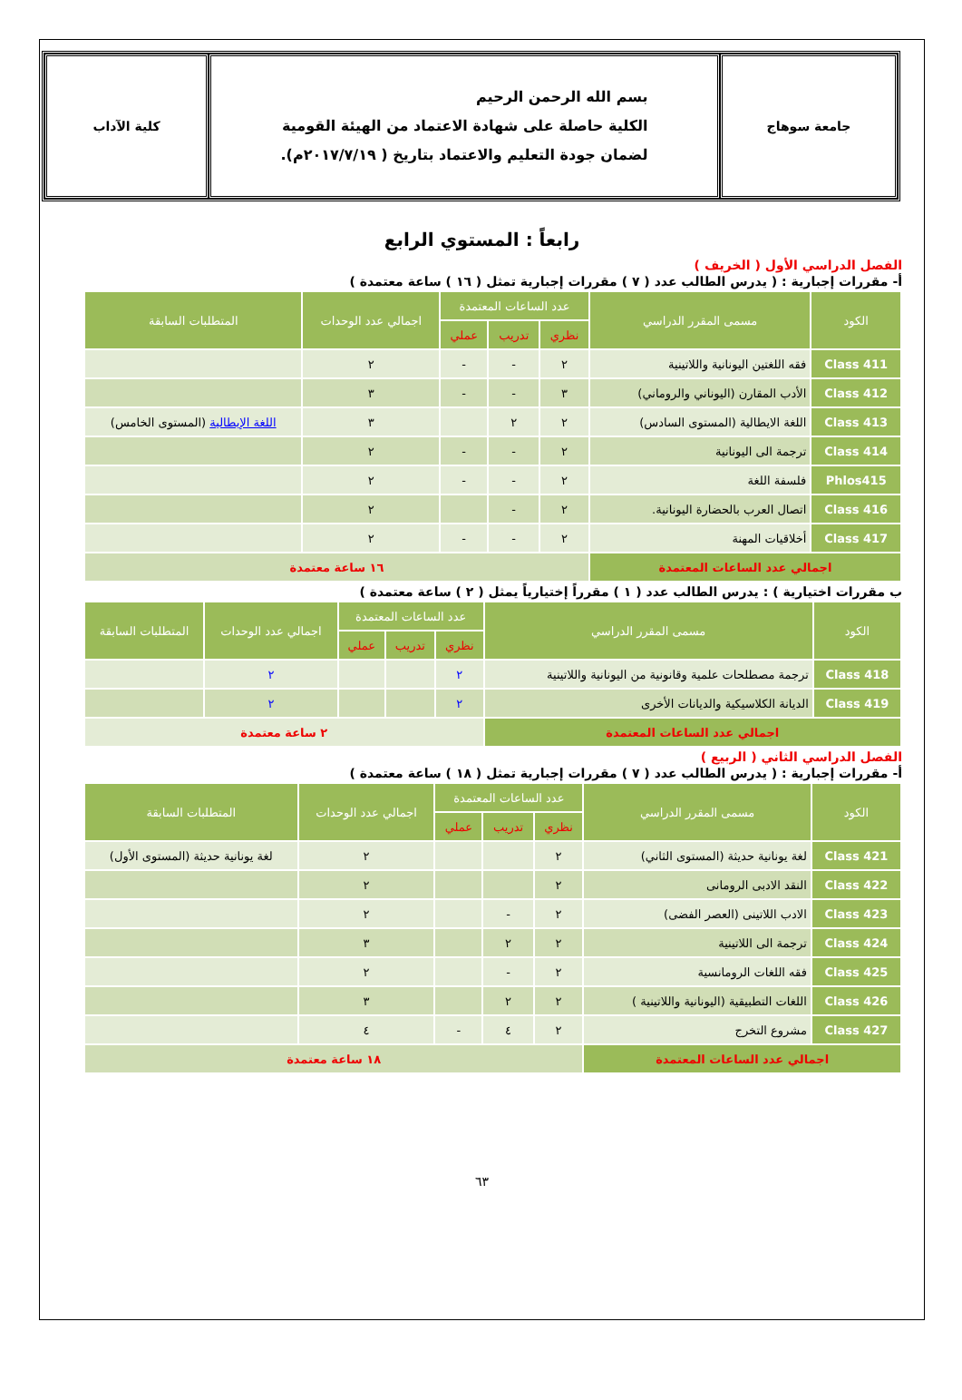جامعة سوهاج
بسم الله الرحمن الرحيم
الكلية حاصلة على شهادة الاعتماد من الهيئة القومية
لضمان جودة التعليم والاعتماد بتاريخ ( ٢٠١٧/٧/١٩م).
كلية الآداب
رابعاً : المستوي الرابع
الفصل الدراسي الأول ( الخريف )
أ- مقررات إجبارية : ( يدرس الطالب عدد ( ٧ ) مقررات إجبارية تمثل ( ١٦ ) ساعة معتمدة )
| الكود | مسمى المقرر الدراسي | عدد الساعات المعتمدة | | | اجمالي عدد الوحدات | المتطلبات السابقة |
| --- | --- | --- | --- | --- | --- | --- |
| | | نظري | تدريب | عملي | | |
| Class 411 | فقه اللغتين اليونانية واللاتينية | ٢ | - | - | ٢ | |
| Class 412 | الأدب المقارن (اليوناني والروماني) | ٣ | - | - | ٣ | |
| Class 413 | اللغة الايطالية (المستوى السادس) | ٢ | ٢ | | ٣ | اللغة الإيطالية (المستوى الخامس) |
| Class 414 | ترجمة الى اليونانية | ٢ | - | - | ٢ | |
| Phlos415 | فلسفة اللغة | ٢ | - | - | ٢ | |
| Class 416 | اتصال العرب بالحضارة اليونانية. | ٢ | - | | ٢ | |
| Class 417 | أخلاقيات المهنة | ٢ | - | - | ٢ | |
| اجمالي عدد الساعات المعتمدة | | ١٦ ساعة معتمدة | | | | |
ب مقررات اختيارية ) : يدرس الطالب عدد ( ١ ) مقرراً إختيارياً يمثل ( ٢ ) ساعة معتمدة )
| الكود | مسمى المقرر الدراسي | عدد الساعات المعتمدة | | | اجمالي عدد الوحدات | المتطلبات السابقة |
| --- | --- | --- | --- | --- | --- | --- |
| | | نظري | تدريب | عملي | | |
| Class 418 | ترجمة مصطلحات علمية وقانونية من اليونانية واللاتينية | ٢ | | | ٢ | |
| Class 419 | الديانة الكلاسيكية والديانات الأخرى | ٢ | | | ٢ | |
| اجمالي عدد الساعات المعتمدة | | ٢ ساعة معتمدة | | | | |
الفصل الدراسي الثاني ( الربيع )
أ- مقررات إجبارية : ( يدرس الطالب عدد ( ٧ ) مقررات إجبارية تمثل ( ١٨ ) ساعة معتمدة )
| الكود | مسمى المقرر الدراسي | عدد الساعات المعتمدة | | | اجمالي عدد الوحدات | المتطلبات السابقة |
| --- | --- | --- | --- | --- | --- | --- |
| | | نظري | تدريب | عملي | | |
| Class 421 | لغة يونانية حديثة (المستوى الثاني) | ٢ | | | ٢ | لغة يونانية حديثة (المستوى الأول) |
| Class 422 | النقد الادبى الرومانى | ٢ | | | ٢ | |
| Class 423 | الادب اللاتينى (العصر الفضى) | ٢ | - | | ٢ | |
| Class 424 | ترجمة الى اللاتينية | ٢ | ٢ | | ٣ | |
| Class 425 | فقه اللغات الرومانسية | ٢ | - | | ٢ | |
| Class 426 | اللغات التطبيقية (اليونانية واللاتينية ) | ٢ | ٢ | | ٣ | |
| Class 427 | مشروع التخرج | ٢ | ٤ | - | ٤ | |
| اجمالي عدد الساعات المعتمدة | | ١٨ ساعة معتمدة | | | | |
٦٣